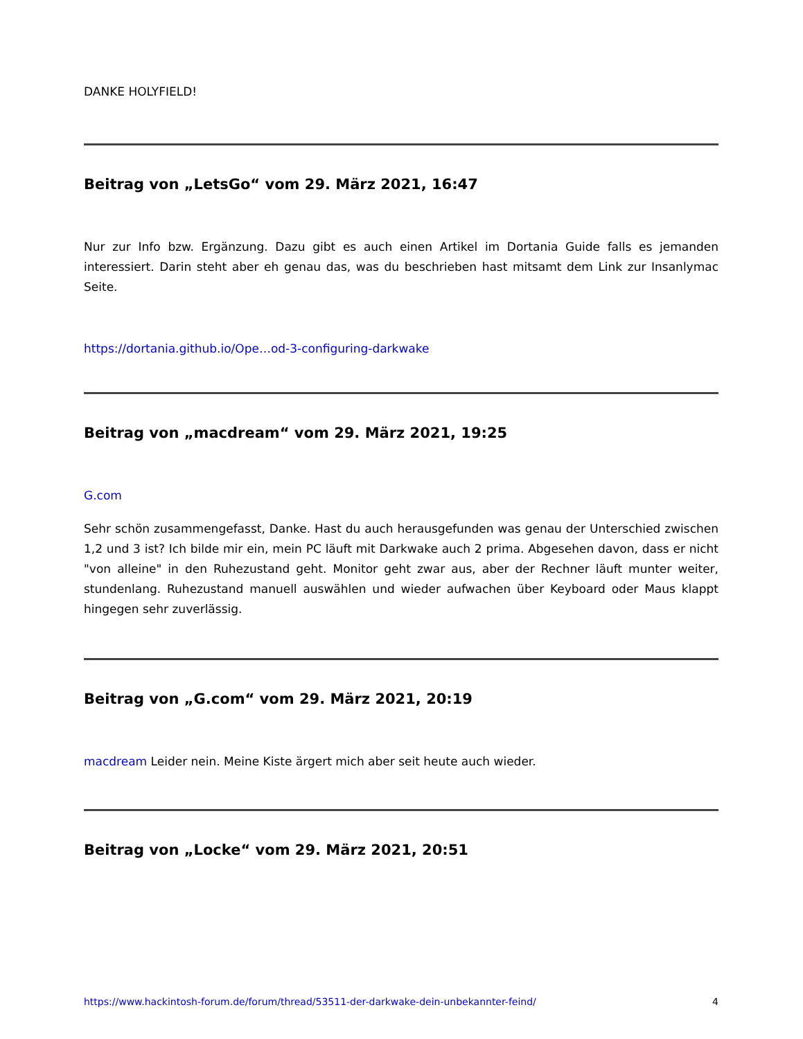DANKE HOLYFIELD!
Beitrag von „LetsGo“ vom 29. März 2021, 16:47
Nur zur Info bzw. Ergänzung. Dazu gibt es auch einen Artikel im Dortania Guide falls es jemanden interessiert. Darin steht aber eh genau das, was du beschrieben hast mitsamt dem Link zur Insanlymac Seite.
https://dortania.github.io/Ope…od-3-configuring-darkwake
Beitrag von „macdream“ vom 29. März 2021, 19:25
G.com
Sehr schön zusammengefasst, Danke. Hast du auch herausgefunden was genau der Unterschied zwischen 1,2 und 3 ist? Ich bilde mir ein, mein PC läuft mit Darkwake auch 2 prima. Abgesehen davon, dass er nicht "von alleine" in den Ruhezustand geht. Monitor geht zwar aus, aber der Rechner läuft munter weiter, stundenlang. Ruhezustand manuell auswählen und wieder aufwachen über Keyboard oder Maus klappt hingegen sehr zuverlässig.
Beitrag von „G.com“ vom 29. März 2021, 20:19
macdream Leider nein. Meine Kiste ärgert mich aber seit heute auch wieder.
Beitrag von „Locke“ vom 29. März 2021, 20:51
https://www.hackintosh-forum.de/forum/thread/53511-der-darkwake-dein-unbekannter-feind/ 4